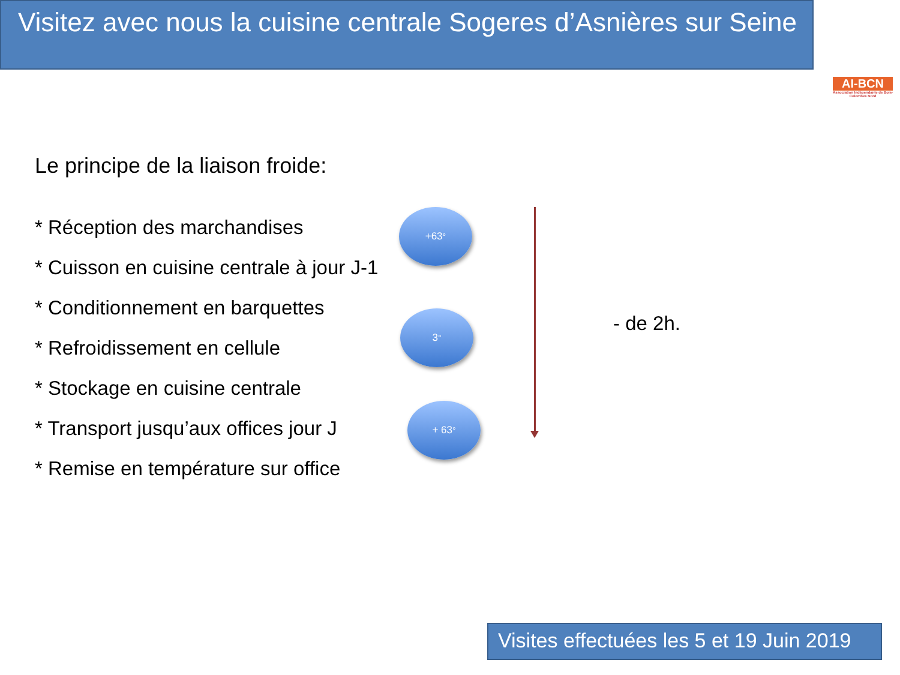Visitez avec nous la cuisine centrale Sogeres d’Asnières sur Seine
AI-BCN
Association Indépendante de Bois-Colombes Nord
Le principe de la liaison froide:
* Réception des marchandises
* Cuisson en cuisine centrale à jour J-1
* Conditionnement en barquettes
* Refroidissement en cellule
* Stockage en cuisine centrale
* Transport jusqu’aux offices jour J
* Remise en température sur office
+63<sup>°</sup>
3<sup>°</sup>
+ 63<sup>°</sup>
- de 2h.
Visites effectuées les 5 et 19 Juin 2019